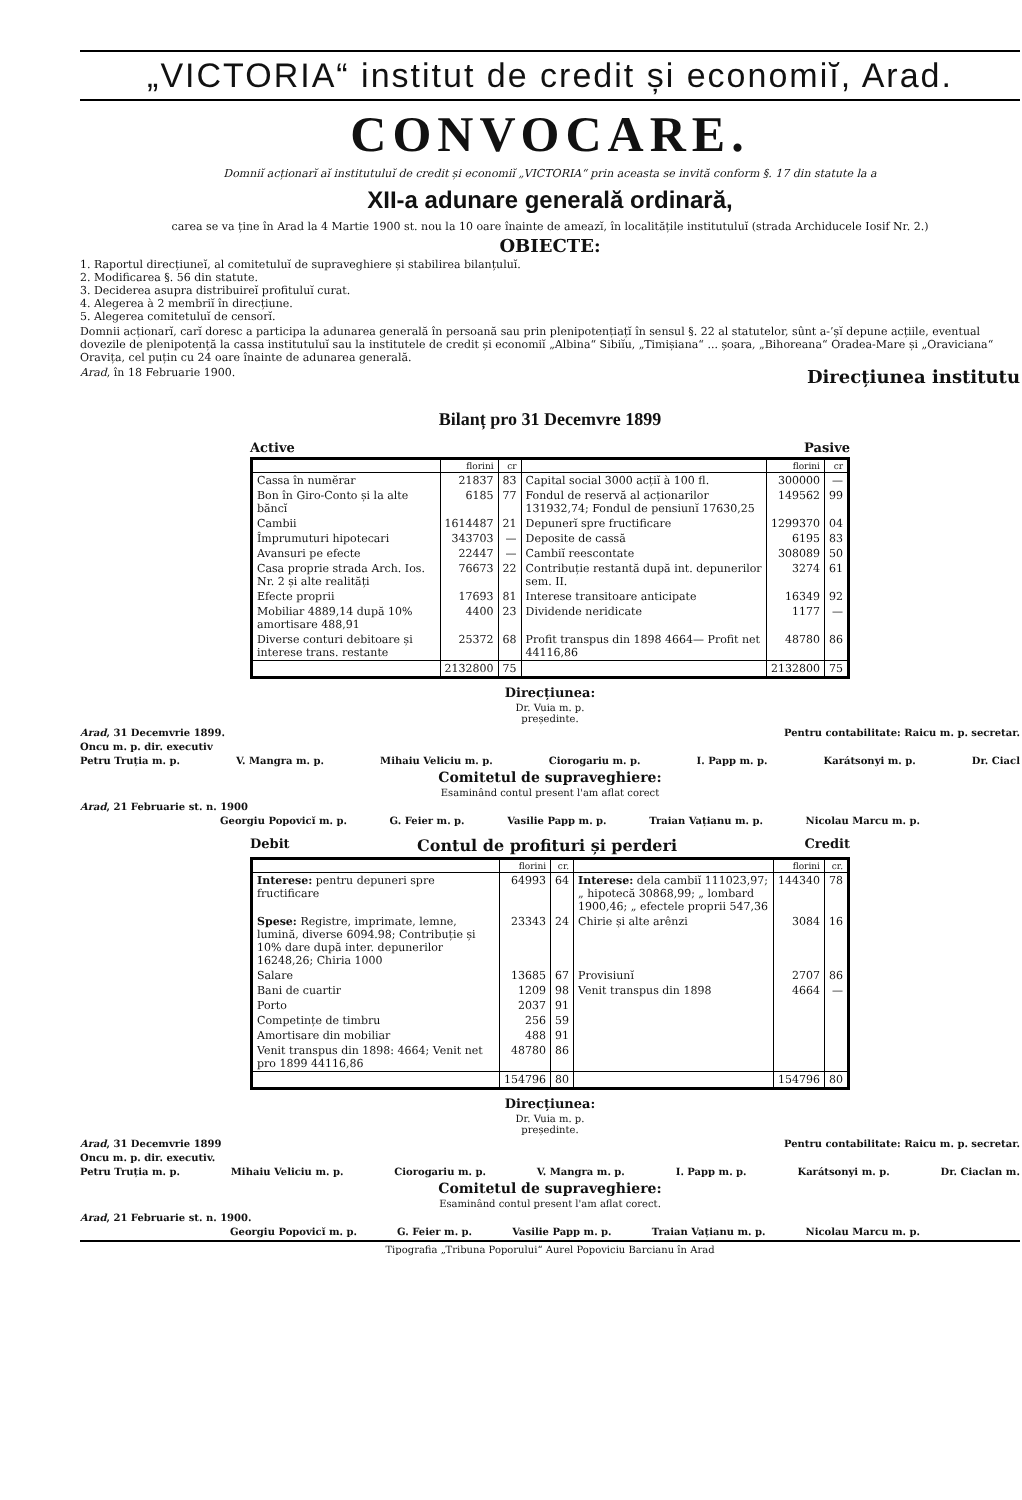„VICTORIA“ institut de credit și economiĭ, Arad.
CONVOCARE.
Domniĭ acționarĭ aĭ institutuluĭ de credit și economiĭ „VICTORIA“ prin aceasta se invită conform §. 17 din statute la a
XII-a adunare generală ordinară,
carea se va ține în Arad la 4 Martie 1900 st. nou la 10 oare înainte de ameazĭ, în localitățile institutuluĭ (strada Archiducele Iosif Nr. 2.)
OBIECTE:
1. Raportul direcțiuneĭ, al comitetuluĭ de supraveghiere și stabilirea bilanțuluĭ.
2. Modificarea §. 56 din statute.
3. Deciderea asupra distribuireĭ profituluĭ curat.
4. Alegerea à 2 membriĭ în direcțiune.
5. Alegerea comitetuluĭ de censorĭ.
Domnii acționarĭ, carĭ doresc a participa la adunarea generală în persoană sau prin plenipotențiațĭ în sensul §. 22 al statutelor, sûnt a-’șĭ depune acțiile, eventual dovezile de plenipotență la cassa institutuluĭ sau la institutele de credit și economiĭ „Albina“ Sibiĭu, „Timișiana“ ... șoara, „Bihoreana“ Oradea-Mare și „Oraviciana“ Oravița, cel puțin cu 24 oare înainte de adunarea generală.
Arad, în 18 Februarie 1900. Direcțiunea institutu
Bilanț pro 31 Decemvre 1899
Active Pasive
| | florini | cr | | florini | cr |
| --- | --- | --- | --- | --- | --- |
| Cassa în numĕrar | 21837 | 83 | Capital social 3000 acțiĭ à 100 fl. | 300000 | — |
| Bon în Giro-Conto și la alte băncĭ | 6185 | 77 | Fondul de reservă al acționarilor 131932,74; Fondul de pensiunĭ 17630,25 | 149562 | 99 |
| Cambii | 1614487 | 21 | Depunerĭ spre fructificare | 1299370 | 04 |
| Împrumuturi hipotecari | 343703 | — | Deposite de cassă | 6195 | 83 |
| Avansuri pe efecte | 22447 | — | Cambiĭ reescontate | 308089 | 50 |
| Casa proprie strada Arch. Ios. Nr. 2 și alte realități | 76673 | 22 | Contribuție restantă după int. depunerilor sem. II. | 3274 | 61 |
| Efecte proprii | 17693 | 81 | Interese transitoare anticipate | 16349 | 92 |
| Mobiliar 4889,14 după 10% amortisare 488,91 | 4400 | 23 | Dividende neridicate | 1177 | — |
| Diverse conturi debitoare și interese trans. restante | 25372 | 68 | Profit transpus din 1898 4664— Profit net 44116,86 | 48780 | 86 |
| | 2132800 | 75 | | 2132800 | 75 |
Direcțiunea:
Dr. Vuia m. p.
președinte.
Arad, 31 Decemvrie 1899. Pentru contabilitate: Raicu m. p. secretar.
Oncu m. p. dir. executiv
Petru Truția m. p. V. Mangra m. p. Mihaiu Veliciu m. p. Ciorogariu m. p. I. Papp m. p. Karátsonyi m. p. Dr. Ciacl
Comitetul de supraveghiere:
Esaminând contul present l'am aflat corect
Arad, 21 Februarie st. n. 1900
Georgiu Popovicĭ m. p. G. Feier m. p. Vasilie Papp m. p. Traian Vațianu m. p. Nicolau Marcu m. p.
Debit Contul de profituri și perderi Credit
| | florini | cr. | | florini | cr. |
| --- | --- | --- | --- | --- | --- |
| Interese: pentru depuneri spre fructificare | 64993 | 64 | Interese: dela cambiĭ 111023,97; „ hipotecă 30868,99; „ lombard 1900,46; „ efectele proprii 547,36 | 144340 | 78 |
| Spese: Registre, imprimate, lemne, lumină, diverse 6094.98; Contribuție și 10% dare după inter. depunerilor 16248,26; Chiria 1000 | 23343 | 24 | Chirie și alte arênzi | 3084 | 16 |
| Salare | 13685 | 67 | Provisiunĭ | 2707 | 86 |
| Bani de cuartir | 1209 | 98 | Venit transpus din 1898 | 4664 | — |
| Porto | 2037 | 91 | | | |
| Competințe de timbru | 256 | 59 | | | |
| Amortisare din mobiliar | 488 | 91 | | | |
| Venit transpus din 1898: 4664; Venit net pro 1899 44116,86 | 48780 | 86 | | | |
| | 154796 | 80 | | 154796 | 80 |
Direcțiunea:
Dr. Vuia m. p.
președinte.
Arad, 31 Decemvrie 1899 Pentru contabilitate: Raicu m. p. secretar.
Oncu m. p. dir. executiv.
Petru Truția m. p. Mihaiu Veliciu m. p. Ciorogariu m. p. V. Mangra m. p. I. Papp m. p. Karátsonyi m. p. Dr. Ciaclan m.
Comitetul de supraveghiere:
Esaminând contul present l'am aflat corect.
Arad, 21 Februarie st. n. 1900.
Georgiu Popovicĭ m. p. G. Feier m. p. Vasilie Papp m. p. Traian Vațianu m. p. Nicolau Marcu m. p.
Tipografia „Tribuna Poporului“ Aurel Popoviciu Barcianu în Arad